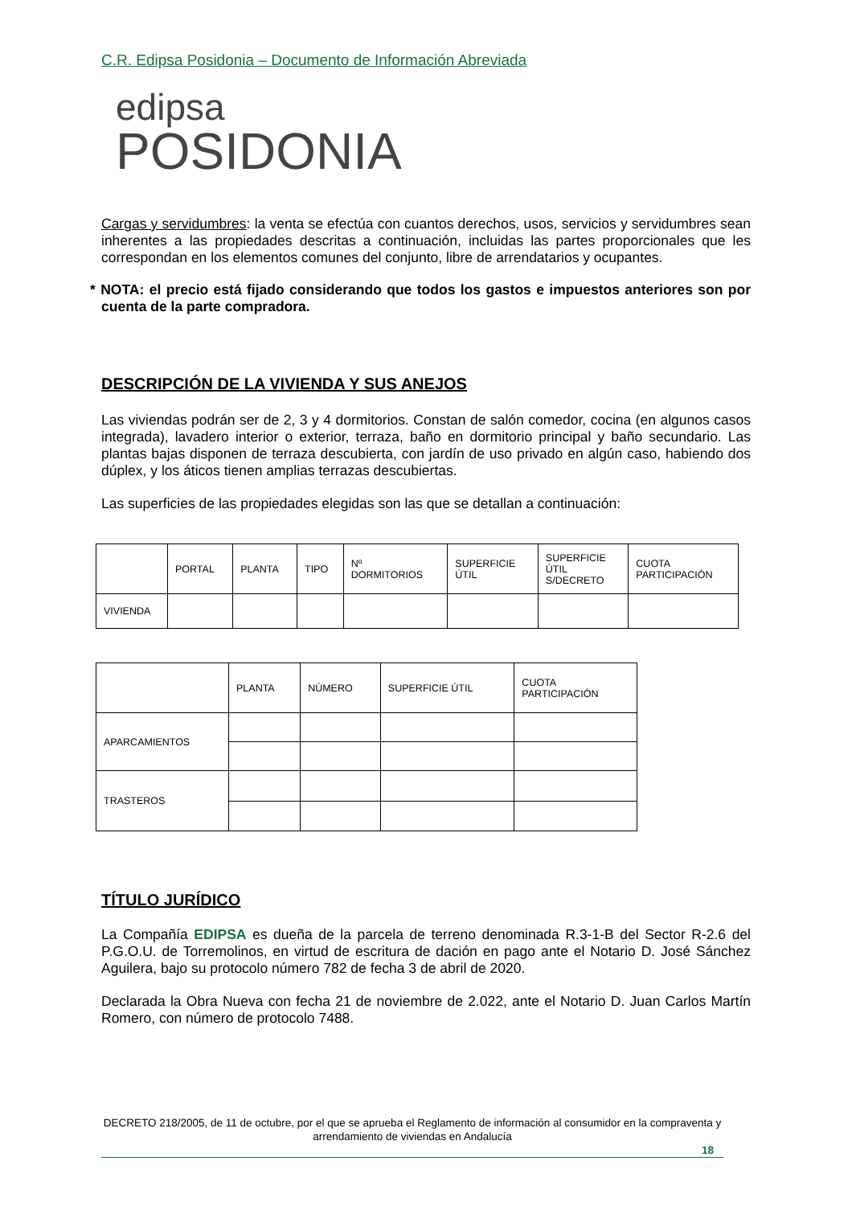C.R. Edipsa Posidonia – Documento de Información Abreviada
edipsa
POSIDONIA
Cargas y servidumbres: la venta se efectúa con cuantos derechos, usos, servicios y servidumbres sean inherentes a las propiedades descritas a continuación, incluidas las partes proporcionales que les correspondan en los elementos comunes del conjunto, libre de arrendatarios y ocupantes.
* NOTA: el precio está fijado considerando que todos los gastos e impuestos anteriores son por cuenta de la parte compradora.
DESCRIPCIÓN DE LA VIVIENDA Y SUS ANEJOS
Las viviendas podrán ser de 2, 3 y 4 dormitorios. Constan de salón comedor, cocina (en algunos casos integrada), lavadero interior o exterior, terraza, baño en dormitorio principal y baño secundario. Las plantas bajas disponen de terraza descubierta, con jardín de uso privado en algún caso, habiendo dos dúplex, y los áticos tienen amplias terrazas descubiertas.
Las superficies de las propiedades elegidas son las que se detallan a continuación:
| | PORTAL | PLANTA | TIPO | Nº DORMITORIOS | SUPERFICIE ÚTIL | SUPERFICIE ÚTIL S/DECRETO | CUOTA PARTICIPACIÓN |
| --- | --- | --- | --- | --- | --- | --- | --- |
| VIVIENDA | | | | | | | |
| | PLANTA | NÚMERO | SUPERFICIE ÚTIL | CUOTA PARTICIPACIÓN |
| --- | --- | --- | --- | --- |
| APARCAMIENTOS | | | | |
| TRASTEROS | | | | |
TÍTULO JURÍDICO
La Compañía EDIPSA es dueña de la parcela de terreno denominada R.3-1-B del Sector R-2.6 del P.G.O.U. de Torremolinos, en virtud de escritura de dación en pago ante el Notario D. José Sánchez Aguilera, bajo su protocolo número 782 de fecha 3 de abril de 2020.
Declarada la Obra Nueva con fecha 21 de noviembre de 2.022, ante el Notario D. Juan Carlos Martín Romero, con número de protocolo 7488.
DECRETO 218/2005, de 11 de octubre, por el que se aprueba el Reglamento de información al consumidor en la compraventa y arrendamiento de viviendas en Andalucía
18